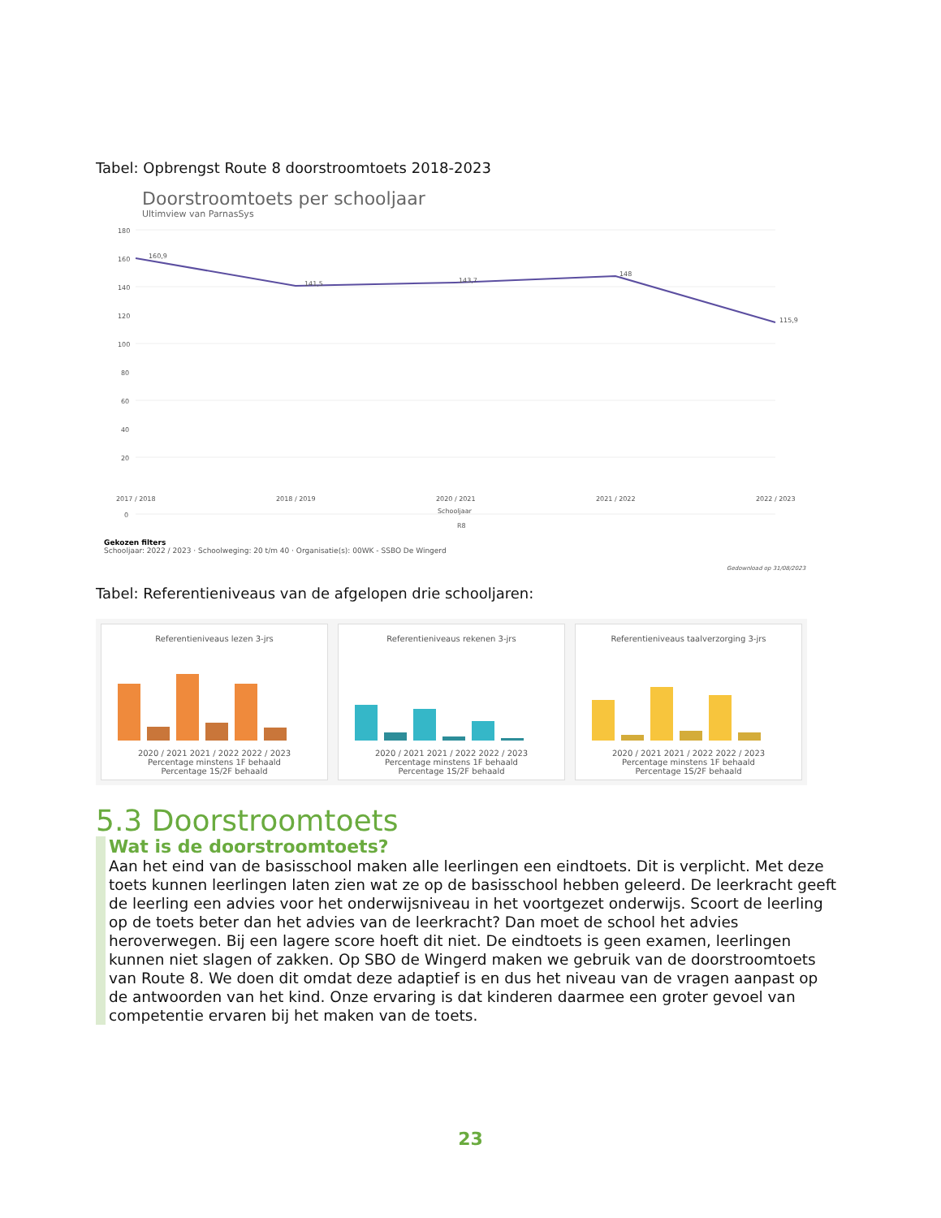Tabel: Opbrengst Route 8 doorstroomtoets 2018-2023
Doorstroomtoets per schooljaar
Ultimview van ParnasSys
180
160
140
120
100
80
60
40
20
0
2017 / 2018
2018 / 2019
2020 / 2021
2021 / 2022
2022 / 2023
Schooljaar
R8
160,9
141,5
143,7
148
115,9
Gekozen filters
Schooljaar: 2022 / 2023 · Schoolweging: 20 t/m 40 · Organisatie(s): 00WK - SSBO De Wingerd
Gedownload op 31/08/2023
Tabel: Referentieniveaus van de afgelopen drie schooljaren:
Referentieniveaus lezen 3-jrs
2020 / 2021 2021 / 2022 2022 / 2023
Percentage minstens 1F behaald
Percentage 1S/2F behaald
Referentieniveaus rekenen 3-jrs
2020 / 2021 2021 / 2022 2022 / 2023
Percentage minstens 1F behaald
Percentage 1S/2F behaald
Referentieniveaus taalverzorging 3-jrs
2020 / 2021 2021 / 2022 2022 / 2023
Percentage minstens 1F behaald
Percentage 1S/2F behaald
5.3 Doorstroomtoets
Wat is de doorstroomtoets?
Aan het eind van de basisschool maken alle leerlingen een eindtoets. Dit is verplicht. Met deze toets kunnen leerlingen laten zien wat ze op de basisschool hebben geleerd. De leerkracht geeft de leerling een advies voor het onderwijsniveau in het voortgezet onderwijs. Scoort de leerling op de toets beter dan het advies van de leerkracht? Dan moet de school het advies heroverwegen. Bij een lagere score hoeft dit niet. De eindtoets is geen examen, leerlingen kunnen niet slagen of zakken. Op SBO de Wingerd maken we gebruik van de doorstroomtoets van Route 8. We doen dit omdat deze adaptief is en dus het niveau van de vragen aanpast op de antwoorden van het kind. Onze ervaring is dat kinderen daarmee een groter gevoel van competentie ervaren bij het maken van de toets.
23